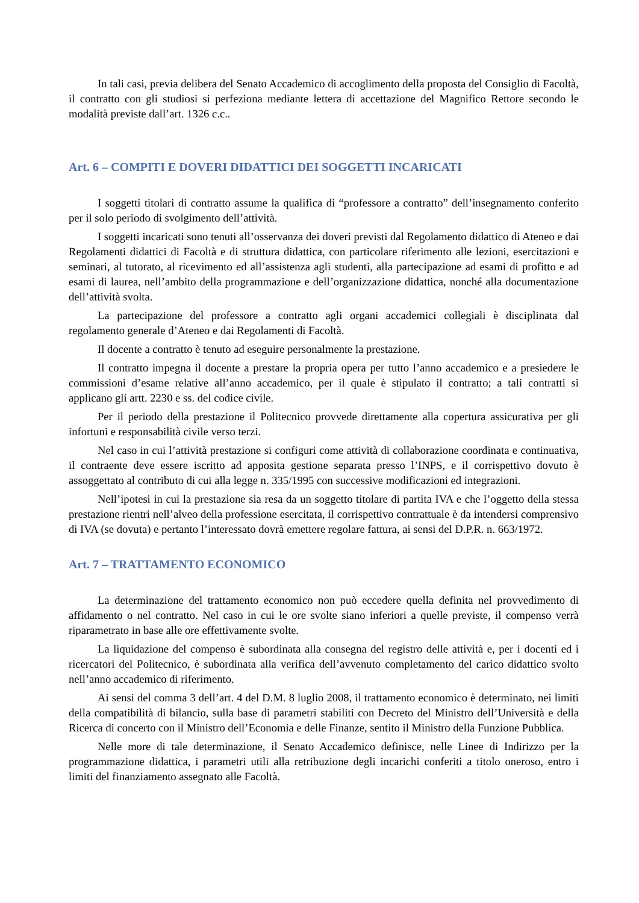In tali casi, previa delibera del Senato Accademico di accoglimento della proposta del Consiglio di Facoltà, il contratto con gli studiosi si perfeziona mediante lettera di accettazione del Magnifico Rettore secondo le modalità previste dall’art. 1326 c.c..
Art. 6 – COMPITI E DOVERI DIDATTICI DEI SOGGETTI INCARICATI
I soggetti titolari di contratto assume la qualifica di “professore a contratto” dell’insegnamento conferito per il solo periodo di svolgimento dell’attività.
I soggetti incaricati sono tenuti all’osservanza dei doveri previsti dal Regolamento didattico di Ateneo e dai Regolamenti didattici di Facoltà e di struttura didattica, con particolare riferimento alle lezioni, esercitazioni e seminari, al tutorato, al ricevimento ed all’assistenza agli studenti, alla partecipazione ad esami di profitto e ad esami di laurea, nell’ambito della programmazione e dell’organizzazione didattica, nonché alla documentazione dell’attività svolta.
La partecipazione del professore a contratto agli organi accademici collegiali è disciplinata dal regolamento generale d’Ateneo e dai Regolamenti di Facoltà.
Il docente a contratto è tenuto ad eseguire personalmente la prestazione.
Il contratto impegna il docente a prestare la propria opera per tutto l’anno accademico e a presiedere le commissioni d’esame relative all’anno accademico, per il quale è stipulato il contratto; a tali contratti si applicano gli artt. 2230 e ss. del codice civile.
Per il periodo della prestazione il Politecnico provvede direttamente alla copertura assicurativa per gli infortuni e responsabilità civile verso terzi.
Nel caso in cui l’attività prestazione si configuri come attività di collaborazione coordinata e continuativa, il contraente deve essere iscritto ad apposita gestione separata presso l’INPS, e il corrispettivo dovuto è assoggettato al contributo di cui alla legge n. 335/1995 con successive modificazioni ed integrazioni.
Nell’ipotesi in cui la prestazione sia resa da un soggetto titolare di partita IVA e che l’oggetto della stessa prestazione rientri nell’alveo della professione esercitata, il corrispettivo contrattuale è da intendersi comprensivo di IVA (se dovuta) e pertanto l’interessato dovrà emettere regolare fattura, ai sensi del D.P.R. n. 663/1972.
Art. 7 – TRATTAMENTO ECONOMICO
La determinazione del trattamento economico non può eccedere quella definita nel provvedimento di affidamento o nel contratto. Nel caso in cui le ore svolte siano inferiori a quelle previste, il compenso verrà riparametrato in base alle ore effettivamente svolte.
La liquidazione del compenso è subordinata alla consegna del registro delle attività e, per i docenti ed i ricercatori del Politecnico, è subordinata alla verifica dell’avvenuto completamento del carico didattico svolto nell’anno accademico di riferimento.
Ai sensi del comma 3 dell’art. 4 del D.M. 8 luglio 2008, il trattamento economico è determinato, nei limiti della compatibilità di bilancio, sulla base di parametri stabiliti con Decreto del Ministro dell’Università e della Ricerca di concerto con il Ministro dell’Economia e delle Finanze, sentito il Ministro della Funzione Pubblica.
Nelle more di tale determinazione, il Senato Accademico definisce, nelle Linee di Indirizzo per la programmazione didattica, i parametri utili alla retribuzione degli incarichi conferiti a titolo oneroso, entro i limiti del finanziamento assegnato alle Facoltà.